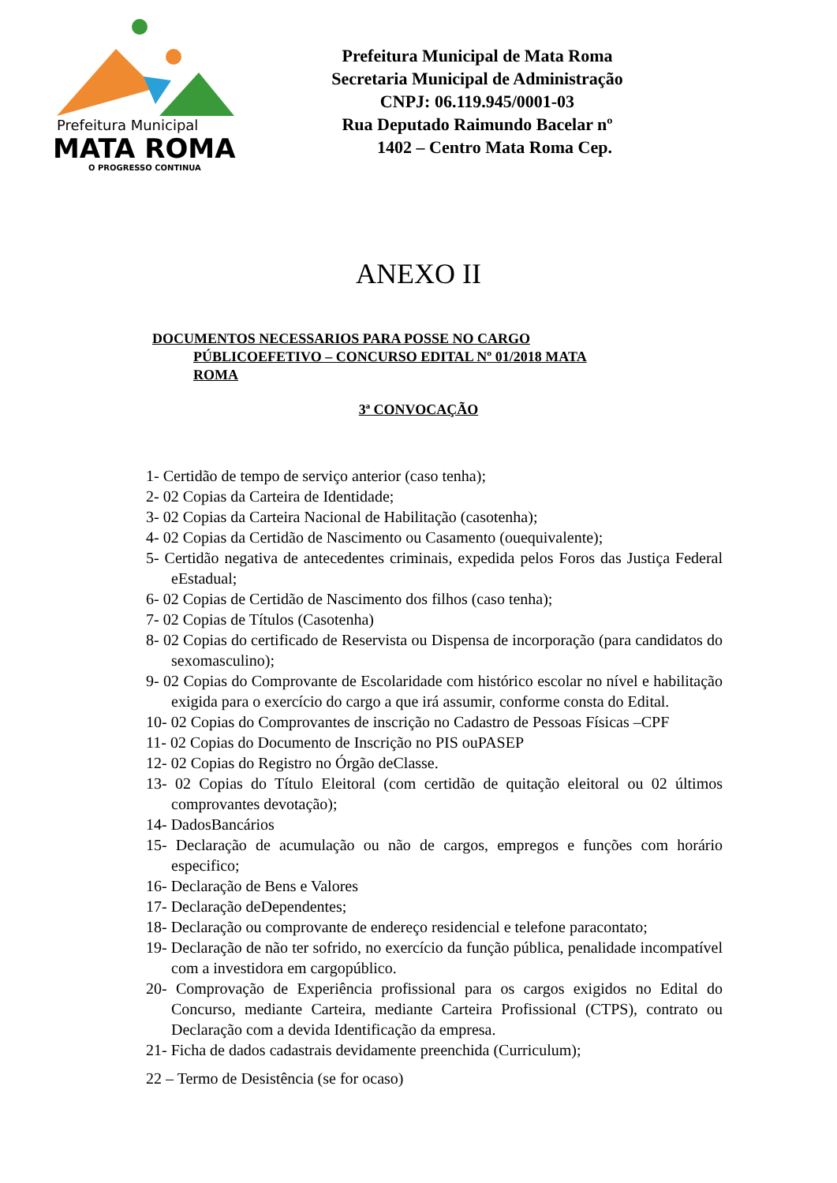Prefeitura Municipal
MATA ROMA
O PROGRESSO CONTINUA
Prefeitura Municipal de Mata Roma
Secretaria Municipal de Administração
CNPJ: 06.119.945/0001-03
Rua Deputado Raimundo Bacelar nº
1402 – Centro Mata Roma Cep.
ANEXO II
DOCUMENTOS NECESSARIOS PARA POSSE NO CARGO
PÚBLICOEFETIVO – CONCURSO EDITAL Nº 01/2018 MATA
ROMA
3ª CONVOCAÇÃO
1- Certidão de tempo de serviço anterior (caso tenha);
2- 02 Copias da Carteira de Identidade;
3- 02 Copias da Carteira Nacional de Habilitação (casotenha);
4- 02 Copias da Certidão de Nascimento ou Casamento (ouequivalente);
5- Certidão negativa de antecedentes criminais, expedida pelos Foros das Justiça Federal eEstadual;
6- 02 Copias de Certidão de Nascimento dos filhos (caso tenha);
7- 02 Copias de Títulos (Casotenha)
8- 02 Copias do certificado de Reservista ou Dispensa de incorporação (para candidatos do sexomasculino);
9- 02 Copias do Comprovante de Escolaridade com histórico escolar no nível e habilitação exigida para o exercício do cargo a que irá assumir, conforme consta do Edital.
10- 02 Copias do Comprovantes de inscrição no Cadastro de Pessoas Físicas –CPF
11- 02 Copias do Documento de Inscrição no PIS ouPASEP
12- 02 Copias do Registro no Órgão deClasse.
13- 02 Copias do Título Eleitoral (com certidão de quitação eleitoral ou 02 últimos comprovantes devotação);
14- DadosBancários
15- Declaração de acumulação ou não de cargos, empregos e funções com horário especifico;
16- Declaração de Bens e Valores
17- Declaração deDependentes;
18- Declaração ou comprovante de endereço residencial e telefone paracontato;
19- Declaração de não ter sofrido, no exercício da função pública, penalidade incompatível com a investidora em cargopúblico.
20- Comprovação de Experiência profissional para os cargos exigidos no Edital do Concurso, mediante Carteira, mediante Carteira Profissional (CTPS), contrato ou Declaração com a devida Identificação da empresa.
21- Ficha de dados cadastrais devidamente preenchida (Curriculum);
22 – Termo de Desistência (se for ocaso)